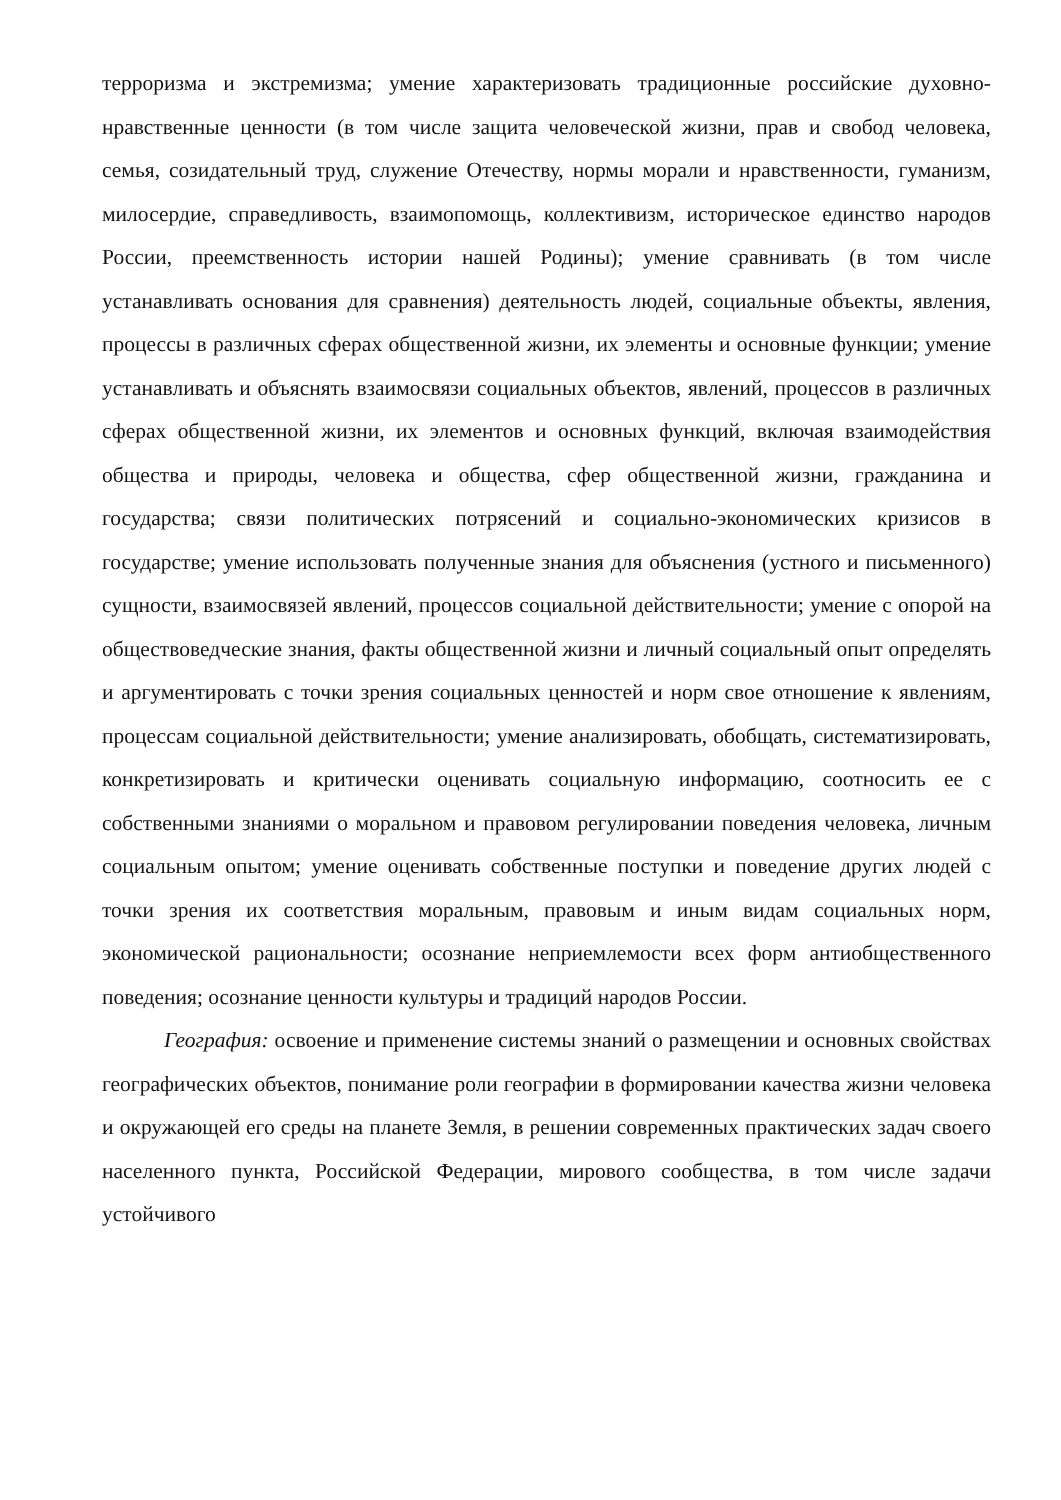терроризма и экстремизма; умение характеризовать традиционные российские духовно-нравственные ценности (в том числе защита человеческой жизни, прав и свобод человека, семья, созидательный труд, служение Отечеству, нормы морали и нравственности, гуманизм, милосердие, справедливость, взаимопомощь, коллективизм, историческое единство народов России, преемственность истории нашей Родины); умение сравнивать (в том числе устанавливать основания для сравнения) деятельность людей, социальные объекты, явления, процессы в различных сферах общественной жизни, их элементы и основные функции; умение устанавливать и объяснять взаимосвязи социальных объектов, явлений, процессов в различных сферах общественной жизни, их элементов и основных функций, включая взаимодействия общества и природы, человека и общества, сфер общественной жизни, гражданина и государства; связи политических потрясений и социально-экономических кризисов в государстве; умение использовать полученные знания для объяснения (устного и письменного) сущности, взаимосвязей явлений, процессов социальной действительности; умение с опорой на обществоведческие знания, факты общественной жизни и личный социальный опыт определять и аргументировать с точки зрения социальных ценностей и норм свое отношение к явлениям, процессам социальной действительности; умение анализировать, обобщать, систематизировать, конкретизировать и критически оценивать социальную информацию, соотносить ее с собственными знаниями о моральном и правовом регулировании поведения человека, личным социальным опытом; умение оценивать собственные поступки и поведение других людей с точки зрения их соответствия моральным, правовым и иным видам социальных норм, экономической рациональности; осознание неприемлемости всех форм антиобщественного поведения; осознание ценности культуры и традиций народов России.
География: освоение и применение системы знаний о размещении и основных свойствах географических объектов, понимание роли географии в формировании качества жизни человека и окружающей его среды на планете Земля, в решении современных практических задач своего населенного пункта, Российской Федерации, мирового сообщества, в том числе задачи устойчивого